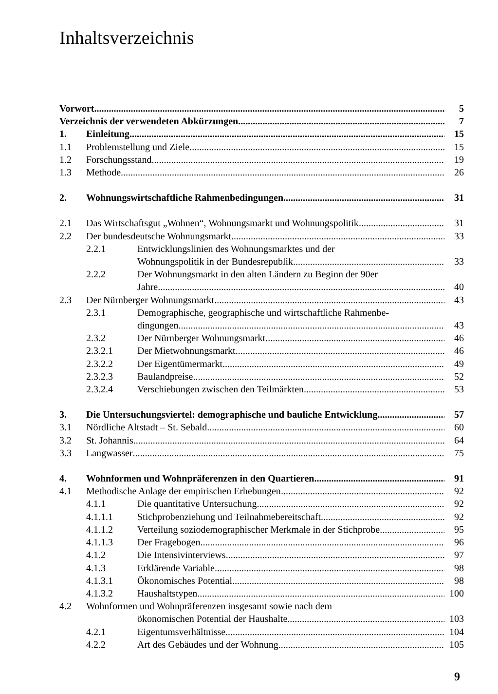Inhaltsverzeichnis
Vorwort
5
Verzeichnis der verwendeten Abkürzungen
7
1.
Einleitung
15
1.1
Problemstellung und Ziele
15
1.2
Forschungsstand
19
1.3
Methode
26
2.
Wohnungswirtschaftliche Rahmenbedingungen
31
2.1
Das Wirtschaftsgut „Wohnen“, Wohnungsmarkt und Wohnungspolitik
31
2.2
Der bundesdeutsche Wohnungsmarkt
33
2.2.1
Entwicklungslinien des Wohnungsmarktes und der
Wohnungspolitik in der Bundesrepublik
33
2.2.2
Der Wohnungsmarkt in den alten Ländern zu Beginn der 90er
Jahre
40
2.3
Der Nürnberger Wohnungsmarkt
43
2.3.1
Demographische, geographische und wirtschaftliche Rahmenbe-
dingungen
43
2.3.2
Der Nürnberger Wohnungsmarkt
46
2.3.2.1
Der Mietwohnungsmarkt
46
2.3.2.2
Der Eigentümermarkt
49
2.3.2.3
Baulandpreise
52
2.3.2.4
Verschiebungen zwischen den Teilmärkten
53
3.
Die Untersuchungsviertel: demographische und bauliche Entwicklung
57
3.1
Nördliche Altstadt – St. Sebald
60
3.2
St. Johannis
64
3.3
Langwasser
75
4.
Wohnformen und Wohnpräferenzen in den Quartieren
91
4.1
Methodische Anlage der empirischen Erhebungen
92
4.1.1
Die quantitative Untersuchung
92
4.1.1.1
Stichprobenziehung und Teilnahmebereitschaft
92
4.1.1.2
Verteilung soziodemographischer Merkmale in der Stichprobe
95
4.1.1.3
Der Fragebogen
96
4.1.2
Die Intensivinterviews
97
4.1.3
Erklärende Variable
98
4.1.3.1
Ökonomisches Potential
98
4.1.3.2
Haushaltstypen
100
4.2
Wohnformen und Wohnpräferenzen insgesamt sowie nach dem
ökonomischen Potential der Haushalte
103
4.2.1
Eigentumsverhältnisse
104
4.2.2
Art des Gebäudes und der Wohnung
105
9